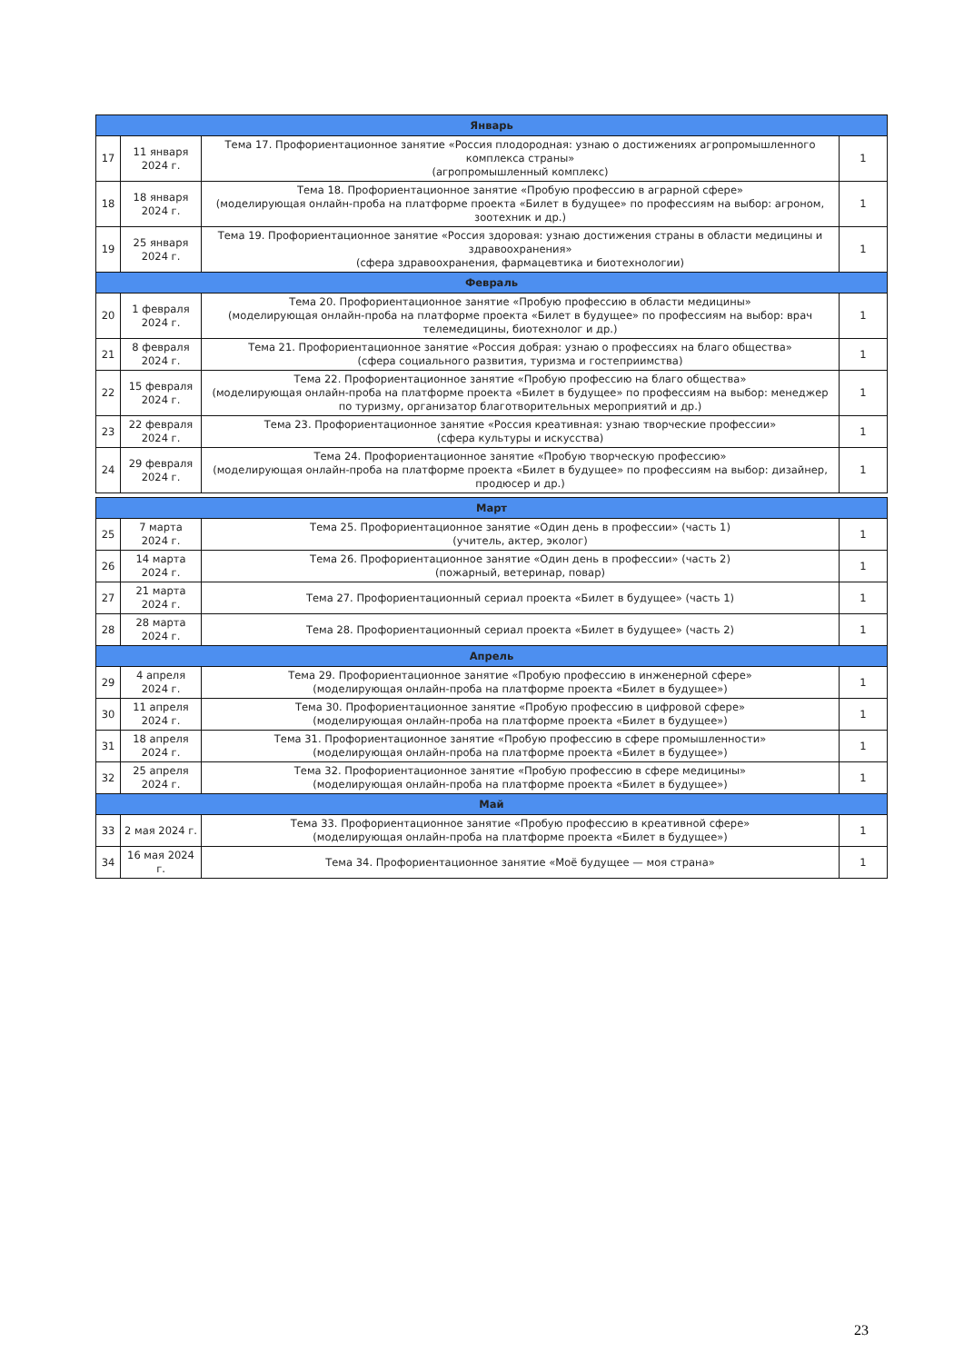| Январь | | | |
| 17 | 11 января 2024 г. | Тема 17. Профориентационное занятие «Россия плодородная: узнаю о достижениях агропромышленного комплекса страны» (агропромышленный комплекс) | 1 |
| 18 | 18 января 2024 г. | Тема 18. Профориентационное занятие «Пробую профессию в аграрной сфере» (моделирующая онлайн-проба на платформе проекта «Билет в будущее» по профессиям на выбор: агроном, зоотехник и др.) | 1 |
| 19 | 25 января 2024 г. | Тема 19. Профориентационное занятие «Россия здоровая: узнаю достижения страны в области медицины и здравоохранения» (сфера здравоохранения, фармацевтика и биотехнологии) | 1 |
| Февраль | | | |
| 20 | 1 февраля 2024 г. | Тема 20. Профориентационное занятие «Пробую профессию в области медицины» (моделирующая онлайн-проба на платформе проекта «Билет в будущее» по профессиям на выбор: врач телемедицины, биотехнолог и др.) | 1 |
| 21 | 8 февраля 2024 г. | Тема 21. Профориентационное занятие «Россия добрая: узнаю о профессиях на благо общества» (сфера социального развития, туризма и гостеприимства) | 1 |
| 22 | 15 февраля 2024 г. | Тема 22. Профориентационное занятие «Пробую профессию на благо общества» (моделирующая онлайн-проба на платформе проекта «Билет в будущее» по профессиям на выбор: менеджер по туризму, организатор благотворительных мероприятий и др.) | 1 |
| 23 | 22 февраля 2024 г. | Тема 23. Профориентационное занятие «Россия креативная: узнаю творческие профессии» (сфера культуры и искусства) | 1 |
| 24 | 29 февраля 2024 г. | Тема 24. Профориентационное занятие «Пробую творческую профессию» (моделирующая онлайн-проба на платформе проекта «Билет в будущее» по профессиям на выбор: дизайнер, продюсер и др.) | 1 |
| Март | | | |
| 25 | 7 марта 2024 г. | Тема 25. Профориентационное занятие «Один день в профессии» (часть 1) (учитель, актер, эколог) | 1 |
| 26 | 14 марта 2024 г. | Тема 26. Профориентационное занятие «Один день в профессии» (часть 2) (пожарный, ветеринар, повар) | 1 |
| 27 | 21 марта 2024 г. | Тема 27. Профориентационный сериал проекта «Билет в будущее» (часть 1) | 1 |
| 28 | 28 марта 2024 г. | Тема 28. Профориентационный сериал проекта «Билет в будущее» (часть 2) | 1 |
| Апрель | | | |
| 29 | 4 апреля 2024 г. | Тема 29. Профориентационное занятие «Пробую профессию в инженерной сфере» (моделирующая онлайн-проба на платформе проекта «Билет в будущее») | 1 |
| 30 | 11 апреля 2024 г. | Тема 30. Профориентационное занятие «Пробую профессию в цифровой сфере» (моделирующая онлайн-проба на платформе проекта «Билет в будущее») | 1 |
| 31 | 18 апреля 2024 г. | Тема 31. Профориентационное занятие «Пробую профессию в сфере промышленности» (моделирующая онлайн-проба на платформе проекта «Билет в будущее») | 1 |
| 32 | 25 апреля 2024 г. | Тема 32. Профориентационное занятие «Пробую профессию в сфере медицины» (моделирующая онлайн-проба на платформе проекта «Билет в будущее») | 1 |
| Май | | | |
| 33 | 2 мая 2024 г. | Тема 33. Профориентационное занятие «Пробую профессию в креативной сфере» (моделирующая онлайн-проба на платформе проекта «Билет в будущее») | 1 |
| 34 | 16 мая 2024 г. | Тема 34. Профориентационное занятие «Моё будущее — моя страна» | 1 |
23